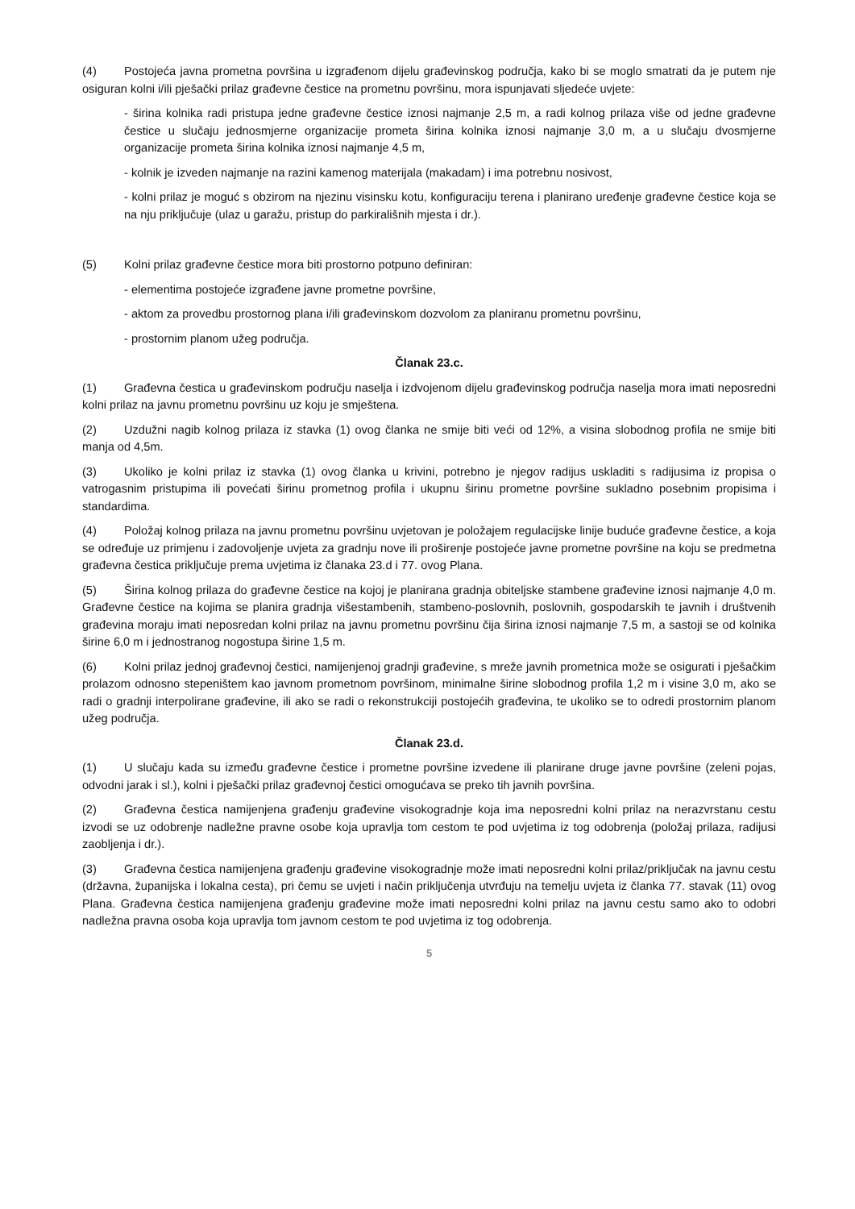(4) Postojeća javna prometna površina u izgrađenom dijelu građevinskog područja, kako bi se moglo smatrati da je putem nje osiguran kolni i/ili pješački prilaz građevne čestice na prometnu površinu, mora ispunjavati sljedeće uvjete:
- širina kolnika radi pristupa jedne građevne čestice iznosi najmanje 2,5 m, a radi kolnog prilaza više od jedne građevne čestice u slučaju jednosmjerne organizacije prometa širina kolnika iznosi najmanje 3,0 m, a u slučaju dvosmjerne organizacije prometa širina kolnika iznosi najmanje 4,5 m,
- kolnik je izveden najmanje na razini kamenog materijala (makadam) i ima potrebnu nosivost,
- kolni prilaz je moguć s obzirom na njezinu visinsku kotu, konfiguraciju terena i planirano uređenje građevne čestice koja se na nju priključuje (ulaz u garažu, pristup do parkirališnih mjesta i dr.).
(5) Kolni prilaz građevne čestice mora biti prostorno potpuno definiran:
- elementima postojeće izgrađene javne prometne površine,
- aktom za provedbu prostornog plana i/ili građevinskom dozvolom za planiranu prometnu površinu,
- prostornim planom užeg područja.
Članak 23.c.
(1) Građevna čestica u građevinskom području naselja i izdvojenom dijelu građevinskog područja naselja mora imati neposredni kolni prilaz na javnu prometnu površinu uz koju je smještena.
(2) Uzdužni nagib kolnog prilaza iz stavka (1) ovog članka ne smije biti veći od 12%, a visina slobodnog profila ne smije biti manja od 4,5m.
(3) Ukoliko je kolni prilaz iz stavka (1) ovog članka u krivini, potrebno je njegov radijus uskladiti s radijusima iz propisa o vatrogasnim pristupima ili povećati širinu prometnog profila i ukupnu širinu prometne površine sukladno posebnim propisima i standardima.
(4) Položaj kolnog prilaza na javnu prometnu površinu uvjetovan je položajem regulacijske linije buduće građevne čestice, a koja se određuje uz primjenu i zadovoljenje uvjeta za gradnju nove ili proširenje postojeće javne prometne površine na koju se predmetna građevna čestica priključuje prema uvjetima iz članaka 23.d i 77. ovog Plana.
(5) Širina kolnog prilaza do građevne čestice na kojoj je planirana gradnja obiteljske stambene građevine iznosi najmanje 4,0 m. Građevne čestice na kojima se planira gradnja višestambenih, stambeno-poslovnih, poslovnih, gospodarskih te javnih i društvenih građevina moraju imati neposredan kolni prilaz na javnu prometnu površinu čija širina iznosi najmanje 7,5 m, a sastoji se od kolnika širine 6,0 m i jednostranog nogostupa širine 1,5 m.
(6) Kolni prilaz jednoj građevnoj čestici, namijenjenoj gradnji građevine, s mreže javnih prometnica može se osigurati i pješačkim prolazom odnosno stepeništem kao javnom prometnom površinom, minimalne širine slobodnog profila 1,2 m i visine 3,0 m, ako se radi o gradnji interpolirane građevine, ili ako se radi o rekonstrukciji postojećih građevina, te ukoliko se to odredi prostornim planom užeg područja.
Članak 23.d.
(1) U slučaju kada su između građevne čestice i prometne površine izvedene ili planirane druge javne površine (zeleni pojas, odvodni jarak i sl.), kolni i pješački prilaz građevnoj čestici omogućava se preko tih javnih površina.
(2) Građevna čestica namijenjena građenju građevine visokogradnje koja ima neposredni kolni prilaz na nerazvrstanu cestu izvodi se uz odobrenje nadležne pravne osobe koja upravlja tom cestom te pod uvjetima iz tog odobrenja (položaj prilaza, radijusi zaobljenja i dr.).
(3) Građevna čestica namijenjena građenju građevine visokogradnje može imati neposredni kolni prilaz/priključak na javnu cestu (državna, županijska i lokalna cesta), pri čemu se uvjeti i način priključenja utvrđuju na temelju uvjeta iz članka 77. stavak (11) ovog Plana. Građevna čestica namijenjena građenju građevine može imati neposredni kolni prilaz na javnu cestu samo ako to odobri nadležna pravna osoba koja upravlja tom javnom cestom te pod uvjetima iz tog odobrenja.
5